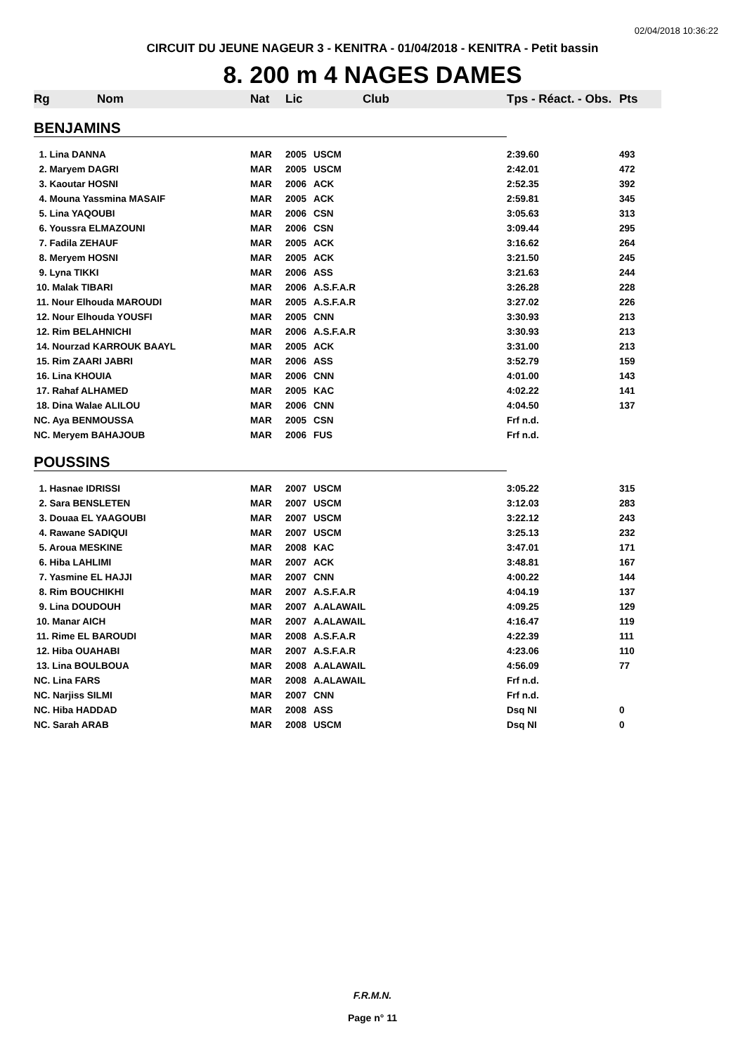02/04/2018 10:36:22
CIRCUIT DU JEUNE NAGEUR 3 - KENITRA - 01/04/2018 - KENITRA - Petit bassin
8. 200 m 4 NAGES DAMES
| Rg | Nom | Nat | Lic | Club | Tps - Réact. - Obs. | Pts |
| --- | --- | --- | --- | --- | --- | --- |
| BENJAMINS | | | | | | |
| 1. Lina DANNA | | MAR | 2005 | USCM | 2:39.60 | 493 |
| 2. Maryem DAGRI | | MAR | 2005 | USCM | 2:42.01 | 472 |
| 3. Kaoutar HOSNI | | MAR | 2006 | ACK | 2:52.35 | 392 |
| 4. Mouna Yassmina MASAIF | | MAR | 2005 | ACK | 2:59.81 | 345 |
| 5. Lina YAQOUBI | | MAR | 2006 | CSN | 3:05.63 | 313 |
| 6. Youssra ELMAZOUNI | | MAR | 2006 | CSN | 3:09.44 | 295 |
| 7. Fadila ZEHAUF | | MAR | 2005 | ACK | 3:16.62 | 264 |
| 8. Meryem HOSNI | | MAR | 2005 | ACK | 3:21.50 | 245 |
| 9. Lyna TIKKI | | MAR | 2006 | ASS | 3:21.63 | 244 |
| 10. Malak TIBARI | | MAR | 2006 | A.S.F.A.R | 3:26.28 | 228 |
| 11. Nour Elhouda MAROUDI | | MAR | 2005 | A.S.F.A.R | 3:27.02 | 226 |
| 12. Nour Elhouda YOUSFI | | MAR | 2005 | CNN | 3:30.93 | 213 |
| 12. Rim BELAHNICHI | | MAR | 2006 | A.S.F.A.R | 3:30.93 | 213 |
| 14. Nourzad KARROUK BAAYL | | MAR | 2005 | ACK | 3:31.00 | 213 |
| 15. Rim ZAARI JABRI | | MAR | 2006 | ASS | 3:52.79 | 159 |
| 16. Lina KHOUIA | | MAR | 2006 | CNN | 4:01.00 | 143 |
| 17. Rahaf ALHAMED | | MAR | 2005 | KAC | 4:02.22 | 141 |
| 18. Dina Walae ALILOU | | MAR | 2006 | CNN | 4:04.50 | 137 |
| NC. Aya BENMOUSSA | | MAR | 2005 | CSN | Frf n.d. | |
| NC. Meryem BAHAJOUB | | MAR | 2006 | FUS | Frf n.d. | |
| POUSSINS | | | | | | |
| 1. Hasnae IDRISSI | | MAR | 2007 | USCM | 3:05.22 | 315 |
| 2. Sara BENSLETEN | | MAR | 2007 | USCM | 3:12.03 | 283 |
| 3. Douaa EL YAAGOUBI | | MAR | 2007 | USCM | 3:22.12 | 243 |
| 4. Rawane SADIQUI | | MAR | 2007 | USCM | 3:25.13 | 232 |
| 5. Aroua MESKINE | | MAR | 2008 | KAC | 3:47.01 | 171 |
| 6. Hiba LAHLIMI | | MAR | 2007 | ACK | 3:48.81 | 167 |
| 7. Yasmine EL HAJJI | | MAR | 2007 | CNN | 4:00.22 | 144 |
| 8. Rim BOUCHIKHI | | MAR | 2007 | A.S.F.A.R | 4:04.19 | 137 |
| 9. Lina DOUDOUH | | MAR | 2007 | A.ALAWAIL | 4:09.25 | 129 |
| 10. Manar AICH | | MAR | 2007 | A.ALAWAIL | 4:16.47 | 119 |
| 11. Rime EL BAROUDI | | MAR | 2008 | A.S.F.A.R | 4:22.39 | 111 |
| 12. Hiba OUAHABI | | MAR | 2007 | A.S.F.A.R | 4:23.06 | 110 |
| 13. Lina BOULBOUA | | MAR | 2008 | A.ALAWAIL | 4:56.09 | 77 |
| NC. Lina FARS | | MAR | 2008 | A.ALAWAIL | Frf n.d. | |
| NC. Narjiss SILMI | | MAR | 2007 | CNN | Frf n.d. | |
| NC. Hiba HADDAD | | MAR | 2008 | ASS | Dsq NI | 0 |
| NC. Sarah ARAB | | MAR | 2008 | USCM | Dsq NI | 0 |
F.R.M.N.
Page n° 11